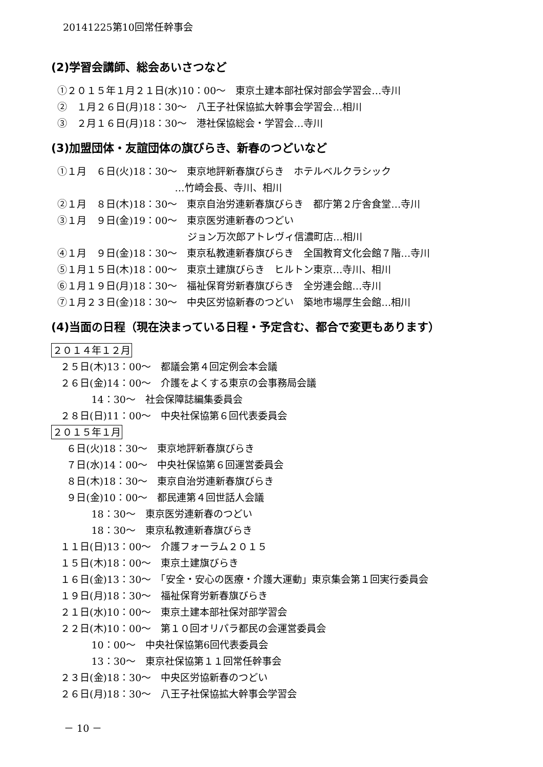20141225第10回常任幹事会
(2)学習会講師、総会あいさつなど
①２０１５年１月２１日(水)10：00～　東京土建本部社保対部会学習会…寺川
②　１月２６日(月)18：30～　八王子社保協拡大幹事会学習会…相川
③　２月１６日(月)18：30～　港社保協総会・学習会…寺川
(3)加盟団体・友誼団体の旗びらき、新春のつどいなど
①１月　６日(火)18：30～　東京地評新春旗びらき　ホテルベルクラシック
…竹崎会長、寺川、相川
②１月　８日(木)18：30～　東京自治労連新春旗びらき　都庁第２庁舎食堂…寺川
③１月　９日(金)19：00～　東京医労連新春のつどい
ジョン万次郎アトレヴィ信濃町店…相川
④１月　９日(金)18：30～　東京私教連新春旗びらき　全国教育文化会館７階…寺川
⑤１月１５日(木)18：00～　東京土建旗びらき　ヒルトン東京…寺川、相川
⑥１月１９日(月)18：30～　福祉保育労新春旗びらき　全労連会館…寺川
⑦１月２３日(金)18：30～　中央区労協新春のつどい　築地市場厚生会館…相川
(4)当面の日程（現在決まっている日程・予定含む、都合で変更もあります）
２０１４年１２月
２５日(木)13：00～　都議会第４回定例会本会議
２６日(金)14：00～　介護をよくする東京の会事務局会議
14：30～　社会保障誌編集委員会
２８日(日)11：00～　中央社保協第６回代表委員会
２０１５年１月
６日(火)18：30～　東京地評新春旗びらき
７日(水)14：00～　中央社保協第６回運営委員会
８日(木)18：30～　東京自治労連新春旗びらき
９日(金)10：00～　都民連第４回世話人会議
18：30～　東京医労連新春のつどい
18：30～　東京私教連新春旗びらき
１１日(日)13：00～　介護フォーラム２０１５
１５日(木)18：00～　東京土建旗びらき
１６日(金)13：30～　「安全・安心の医療・介護大運動」東京集会第１回実行委員会
１９日(月)18：30～　福祉保育労新春旗びらき
２１日(水)10：00～　東京土建本部社保対部学習会
２２日(木)10：00～　第１０回オリパラ都民の会運営委員会
10：00～　中央社保協第6回代表委員会
13：30～　東京社保協第１１回常任幹事会
２３日(金)18：30～　中央区労協新春のつどい
２６日(月)18：30～　八王子社保協拡大幹事会学習会
－ 10 －